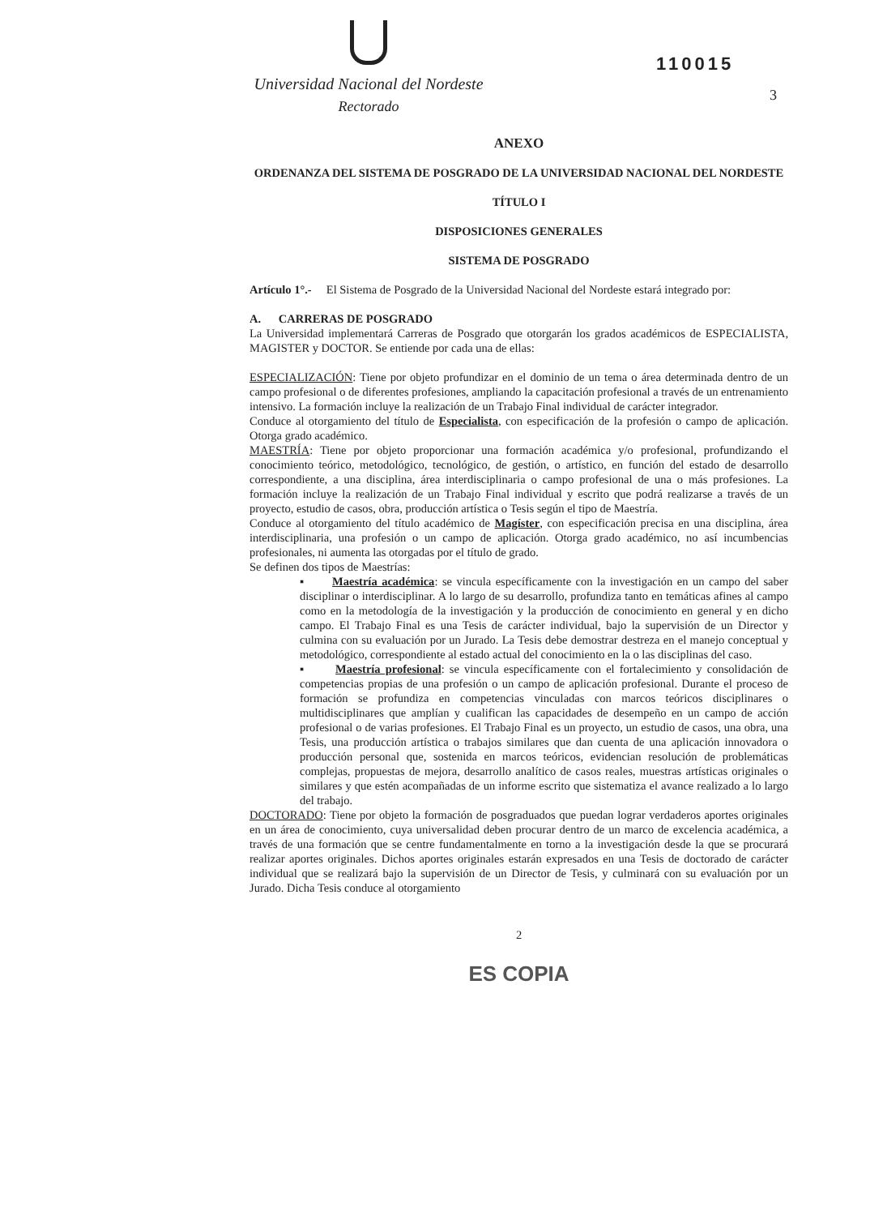Universidad Nacional del Nordeste
Rectorado
110015
3
ANEXO
ORDENANZA DEL SISTEMA DE POSGRADO DE LA UNIVERSIDAD NACIONAL DEL NORDESTE
TÍTULO I
DISPOSICIONES GENERALES
SISTEMA DE POSGRADO
Artículo 1°.- El Sistema de Posgrado de la Universidad Nacional del Nordeste estará integrado por:
A. CARRERAS DE POSGRADO
La Universidad implementará Carreras de Posgrado que otorgarán los grados académicos de ESPECIALISTA, MAGISTER y DOCTOR. Se entiende por cada una de ellas:
ESPECIALIZACIÓN: Tiene por objeto profundizar en el dominio de un tema o área determinada dentro de un campo profesional o de diferentes profesiones, ampliando la capacitación profesional a través de un entrenamiento intensivo. La formación incluye la realización de un Trabajo Final individual de carácter integrador.
Conduce al otorgamiento del título de Especialista, con especificación de la profesión o campo de aplicación. Otorga grado académico.
MAESTRÍA: Tiene por objeto proporcionar una formación académica y/o profesional, profundizando el conocimiento teórico, metodológico, tecnológico, de gestión, o artístico, en función del estado de desarrollo correspondiente, a una disciplina, área interdisciplinaria o campo profesional de una o más profesiones. La formación incluye la realización de un Trabajo Final individual y escrito que podrá realizarse a través de un proyecto, estudio de casos, obra, producción artística o Tesis según el tipo de Maestría.
Conduce al otorgamiento del título académico de Magíster, con especificación precisa en una disciplina, área interdisciplinaria, una profesión o un campo de aplicación. Otorga grado académico, no así incumbencias profesionales, ni aumenta las otorgadas por el título de grado.
Se definen dos tipos de Maestrías:
▪ Maestría académica: se vincula específicamente con la investigación en un campo del saber disciplinar o interdisciplinar. A lo largo de su desarrollo, profundiza tanto en temáticas afines al campo como en la metodología de la investigación y la producción de conocimiento en general y en dicho campo. El Trabajo Final es una Tesis de carácter individual, bajo la supervisión de un Director y culmina con su evaluación por un Jurado. La Tesis debe demostrar destreza en el manejo conceptual y metodológico, correspondiente al estado actual del conocimiento en la o las disciplinas del caso.
▪ Maestría profesional: se vincula específicamente con el fortalecimiento y consolidación de competencias propias de una profesión o un campo de aplicación profesional. Durante el proceso de formación se profundiza en competencias vinculadas con marcos teóricos disciplinares o multidisciplinares que amplían y cualifican las capacidades de desempeño en un campo de acción profesional o de varias profesiones. El Trabajo Final es un proyecto, un estudio de casos, una obra, una Tesis, una producción artística o trabajos similares que dan cuenta de una aplicación innovadora o producción personal que, sostenida en marcos teóricos, evidencian resolución de problemáticas complejas, propuestas de mejora, desarrollo analítico de casos reales, muestras artísticas originales o similares y que estén acompañadas de un informe escrito que sistematiza el avance realizado a lo largo del trabajo.
DOCTORADO: Tiene por objeto la formación de posgraduados que puedan lograr verdaderos aportes originales en un área de conocimiento, cuya universalidad deben procurar dentro de un marco de excelencia académica, a través de una formación que se centre fundamentalmente en torno a la investigación desde la que se procurará realizar aportes originales. Dichos aportes originales estarán expresados en una Tesis de doctorado de carácter individual que se realizará bajo la supervisión de un Director de Tesis, y culminará con su evaluación por un Jurado. Dicha Tesis conduce al otorgamiento
2
ES COPIA